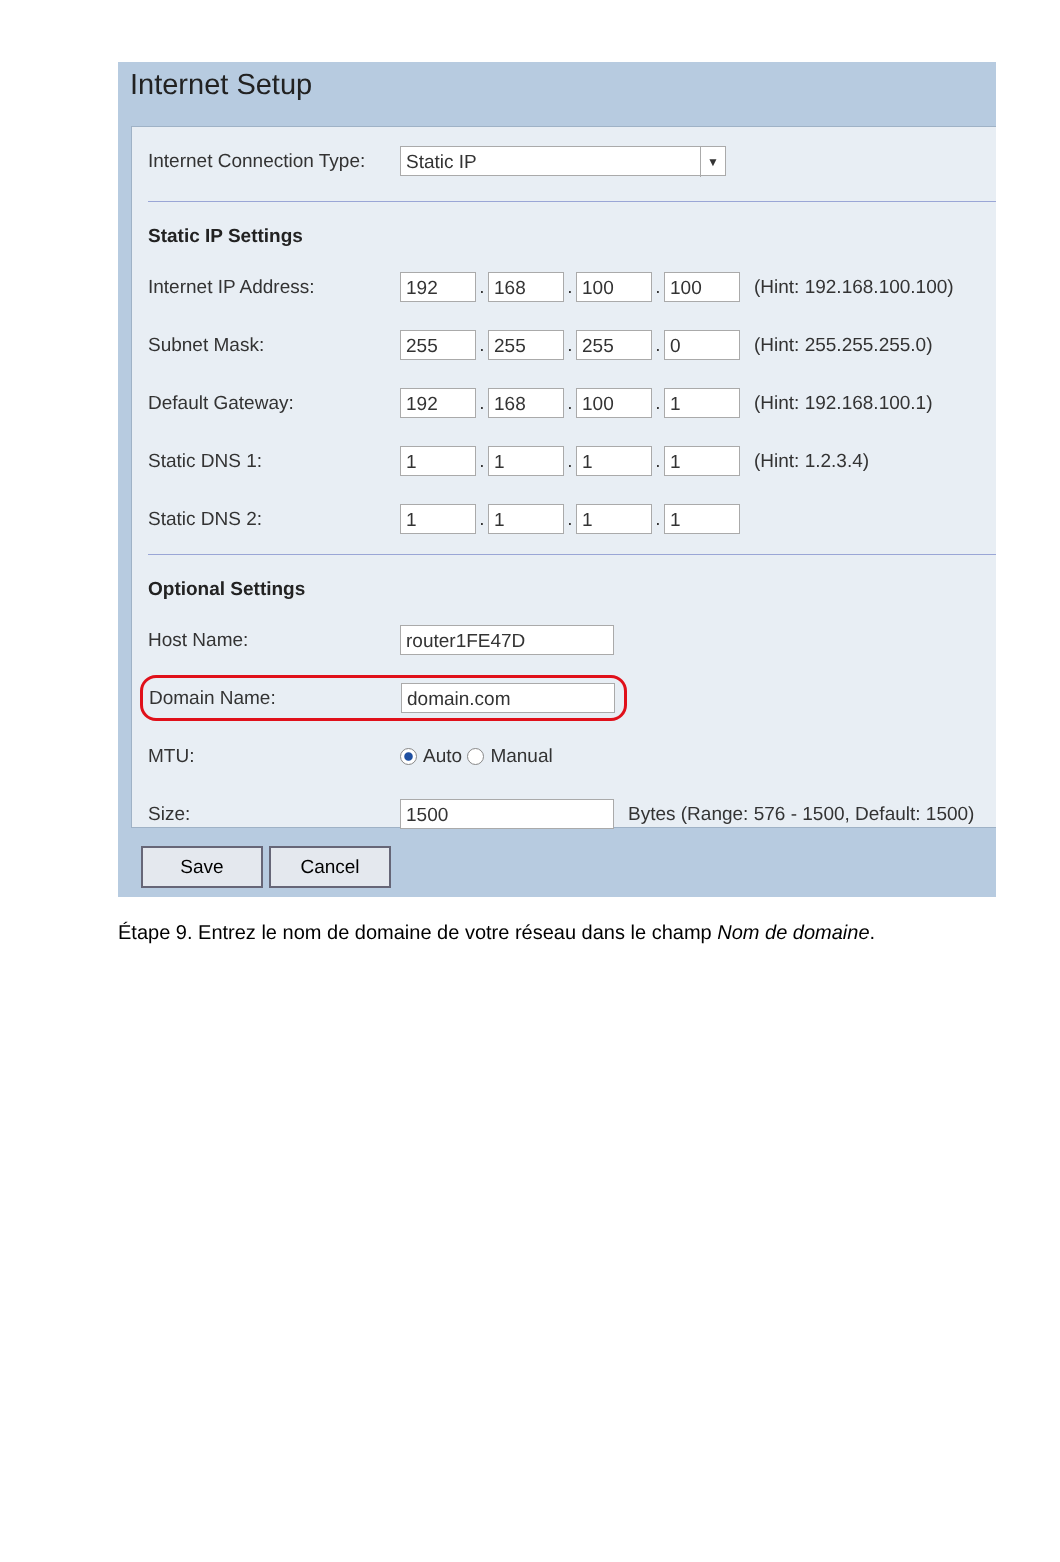Internet Setup
Internet Connection Type: Static IP ▼
Static IP Settings
Internet IP Address: 192. 168. 100. 100 (Hint: 192.168.100.100)
Subnet Mask: 255. 255. 255. 0 (Hint: 255.255.255.0)
Default Gateway: 192. 168. 100. 1 (Hint: 192.168.100.1)
Static DNS 1: 1. 1. 1. 1 (Hint: 1.2.3.4)
Static DNS 2: 1. 1. 1. 1
Optional Settings
Host Name: router1FE47D
Domain Name: domain.com
MTU: Auto Manual
Size: 1500 Bytes (Range: 576 - 1500, Default: 1500)
Save Cancel
Étape 9. Entrez le nom de domaine de votre réseau dans le champ Nom de domaine.